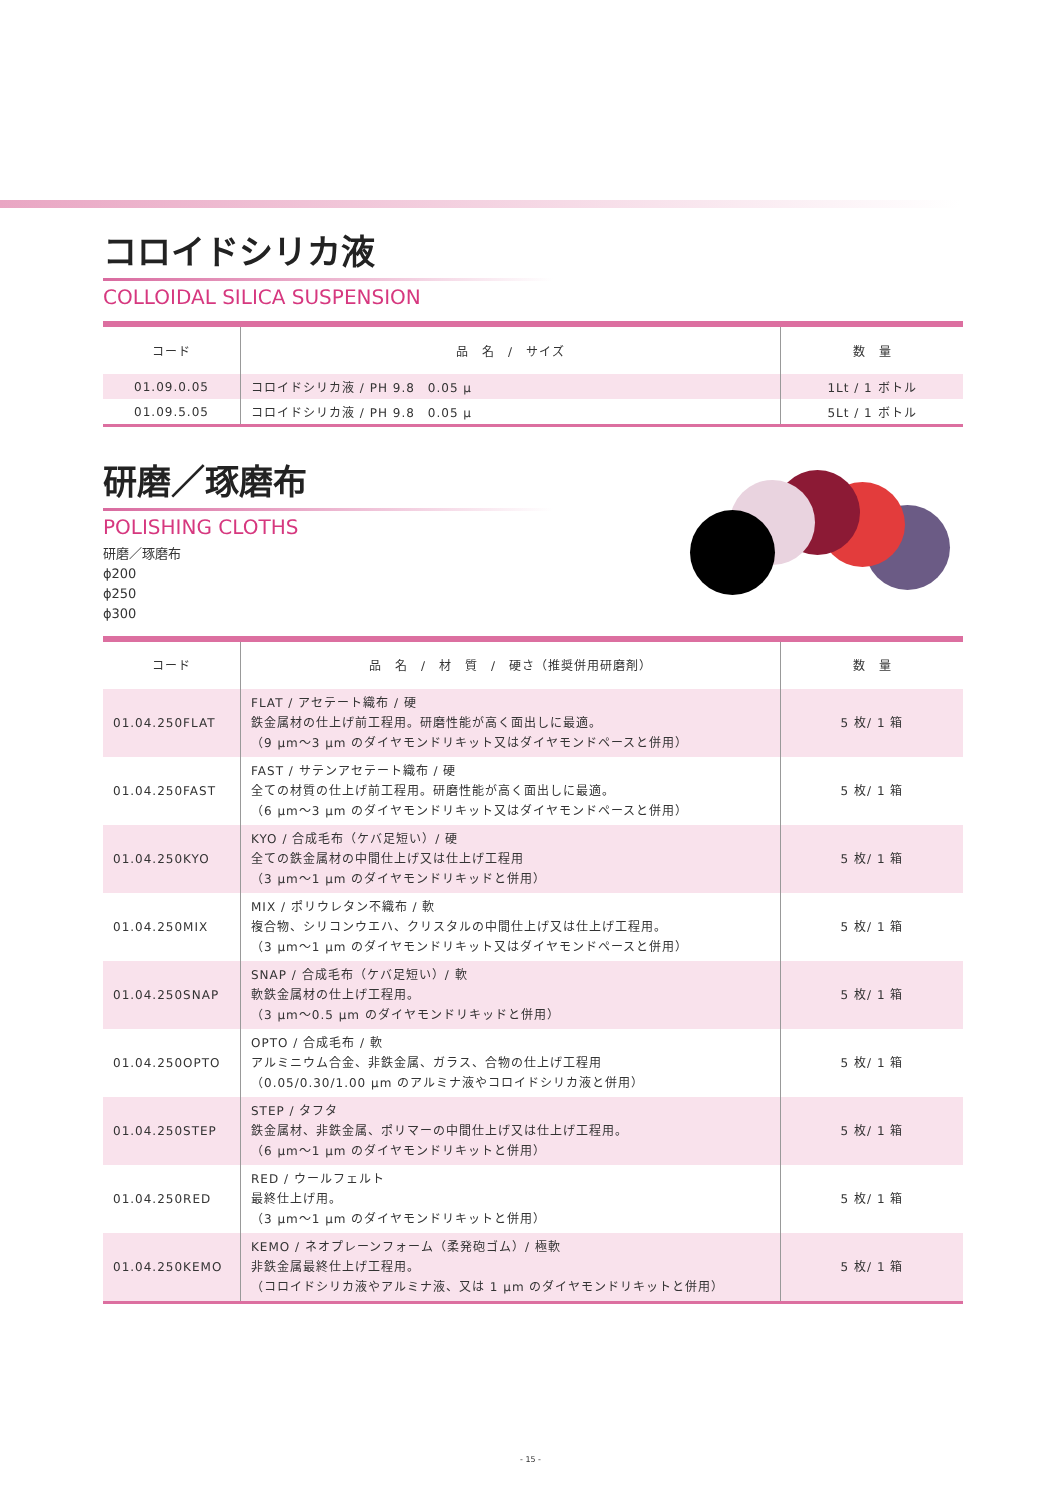コロイドシリカ液
COLLOIDAL SILICA SUSPENSION
| コード | 品 名 / サイズ | 数 量 |
| --- | --- | --- |
| 01.09.0.05 | コロイドシリカ液 / PH 9.8 0.05 μ | 1Lt / 1 ボトル |
| 01.09.5.05 | コロイドシリカ液 / PH 9.8 0.05 μ | 5Lt / 1 ボトル |
研磨／琢磨布
POLISHING CLOTHS
研磨／琢磨布
ϕ200
ϕ250
ϕ300
| コード | 品 名 / 材 質 / 硬さ（推奨併用研磨剤） | 数 量 |
| --- | --- | --- |
| 01.04.250FLAT | FLAT / アセテート織布 / 硬 鉄金属材の仕上げ前工程用。研磨性能が高く面出しに最適。 （9 μm〜3 μm のダイヤモンドリキット又はダイヤモンドペースと併用） | 5 枚/ 1 箱 |
| 01.04.250FAST | FAST / サテンアセテート織布 / 硬 全ての材質の仕上げ前工程用。研磨性能が高く面出しに最適。 （6 μm〜3 μm のダイヤモンドリキット又はダイヤモンドペースと併用） | 5 枚/ 1 箱 |
| 01.04.250KYO | KYO / 合成毛布（ケバ足短い）/ 硬 全ての鉄金属材の中間仕上げ又は仕上げ工程用 （3 μm〜1 μm のダイヤモンドリキッドと併用） | 5 枚/ 1 箱 |
| 01.04.250MIX | MIX / ポリウレタン不織布 / 軟 複合物、シリコンウエハ、クリスタルの中間仕上げ又は仕上げ工程用。 （3 μm〜1 μm のダイヤモンドリキット又はダイヤモンドペースと併用） | 5 枚/ 1 箱 |
| 01.04.250SNAP | SNAP / 合成毛布（ケバ足短い）/ 軟 軟鉄金属材の仕上げ工程用。 （3 μm〜0.5 μm のダイヤモンドリキッドと併用） | 5 枚/ 1 箱 |
| 01.04.250OPTO | OPTO / 合成毛布 / 軟 アルミニウム合金、非鉄金属、ガラス、合物の仕上げ工程用 （0.05/0.30/1.00 μm のアルミナ液やコロイドシリカ液と併用） | 5 枚/ 1 箱 |
| 01.04.250STEP | STEP / タフタ 鉄金属材、非鉄金属、ポリマーの中間仕上げ又は仕上げ工程用。 （6 μm〜1 μm のダイヤモンドリキットと併用） | 5 枚/ 1 箱 |
| 01.04.250RED | RED / ウールフェルト 最終仕上げ用。 （3 μm〜1 μm のダイヤモンドリキットと併用） | 5 枚/ 1 箱 |
| 01.04.250KEMO | KEMO / ネオプレーンフォーム（柔発砲ゴム）/ 極軟 非鉄金属最終仕上げ工程用。 （コロイドシリカ液やアルミナ液、又は 1 μm のダイヤモンドリキットと併用） | 5 枚/ 1 箱 |
- 15 -